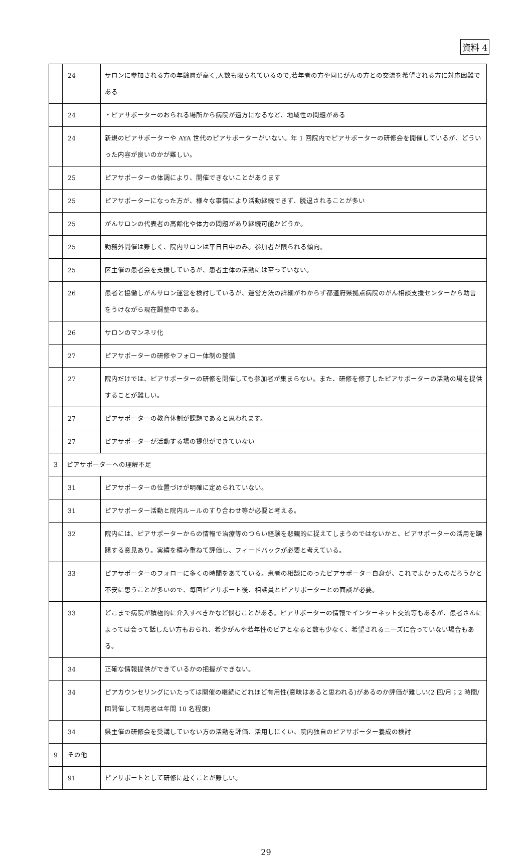資料 4
| | 24 | サロンに参加される方の年齢層が高く,人数も限られているので,若年者の方や同じがんの方との交流を希望される方に対応困難である |
| | 24 | ・ピアサポーターのおられる場所から病院が遠方になるなど、地域性の問題がある |
| | 24 | 新規のピアサポーターや AYA 世代のピアサポーターがいない。年 1 回院内でピアサポーターの研修会を開催しているが、どういった内容が良いのかが難しい。 |
| | 25 | ピアサポーターの体調により、開催できないことがあります |
| | 25 | ピアサポーターになった方が、様々な事情により活動継続できず、脱退されることが多い |
| | 25 | がんサロンの代表者の高齢化や体力の問題があり継続可能かどうか。 |
| | 25 | 勤務外開催は難しく、院内サロンは平日日中のみ。参加者が限られる傾向。 |
| | 25 | 区主催の患者会を支援しているが、患者主体の活動には至っていない。 |
| | 26 | 患者と協働しがんサロン運営を検討しているが、運営方法の詳細がわからず都道府県拠点病院のがん相談支援センターから助言をうけながら現在調整中である。 |
| | 26 | サロンのマンネリ化 |
| | 27 | ピアサポーターの研修やフォロー体制の整備 |
| | 27 | 院内だけでは、ピアサポーターの研修を開催しても参加者が集まらない。また、研修を修了したピアサポーターの活動の場を提供することが難しい。 |
| | 27 | ピアサポーターの教育体制が課題であると思われます。 |
| | 27 | ピアサポーターが活動する場の提供ができていない |
| 3 | ピアサポーターへの理解不足 | |
| | 31 | ピアサポーターの位置づけが明確に定められていない。 |
| | 31 | ピアサポーター活動と院内ルールのすり合わせ等が必要と考える。 |
| | 32 | 院内には、ピアサポーターからの情報で治療等のつらい経験を悲観的に捉えてしまうのではないかと、ピアサポーターの活用を躊躇する意見あり。実績を積み重ねて評価し、フィードバックが必要と考えている。 |
| | 33 | ピアサポーターのフォローに多くの時間をあてている。患者の相談にのったピアサポーター自身が、これでよかったのだろうかと不安に思うことが多いので、毎回ピアサポート後、相談員とピアサポーターとの面談が必要。 |
| | 33 | どこまで病院が積極的に介入すべきかなど悩むことがある。ピアサポーターの情報でインターネット交流等もあるが、患者さんによっては会って話したい方もおられ、希少がんや若年性のピアとなると数も少なく、希望されるニーズに合っていない場合もある。 |
| | 34 | 正確な情報提供ができているかの把握ができない。 |
| | 34 | ピアカウンセリングにいたっては開催の継続にどれほど有用性(意味はあると思われる)があるのか評価が難しい(2 回/月；2 時間/回開催して利用者は年間 10 名程度) |
| | 34 | 県主催の研修会を受講していない方の活動を評価、活用しにくい、院内独自のピアサポーター養成の検討 |
| 9 | その他 | |
| | 91 | ピアサポートとして研修に赴くことが難しい。 |
29